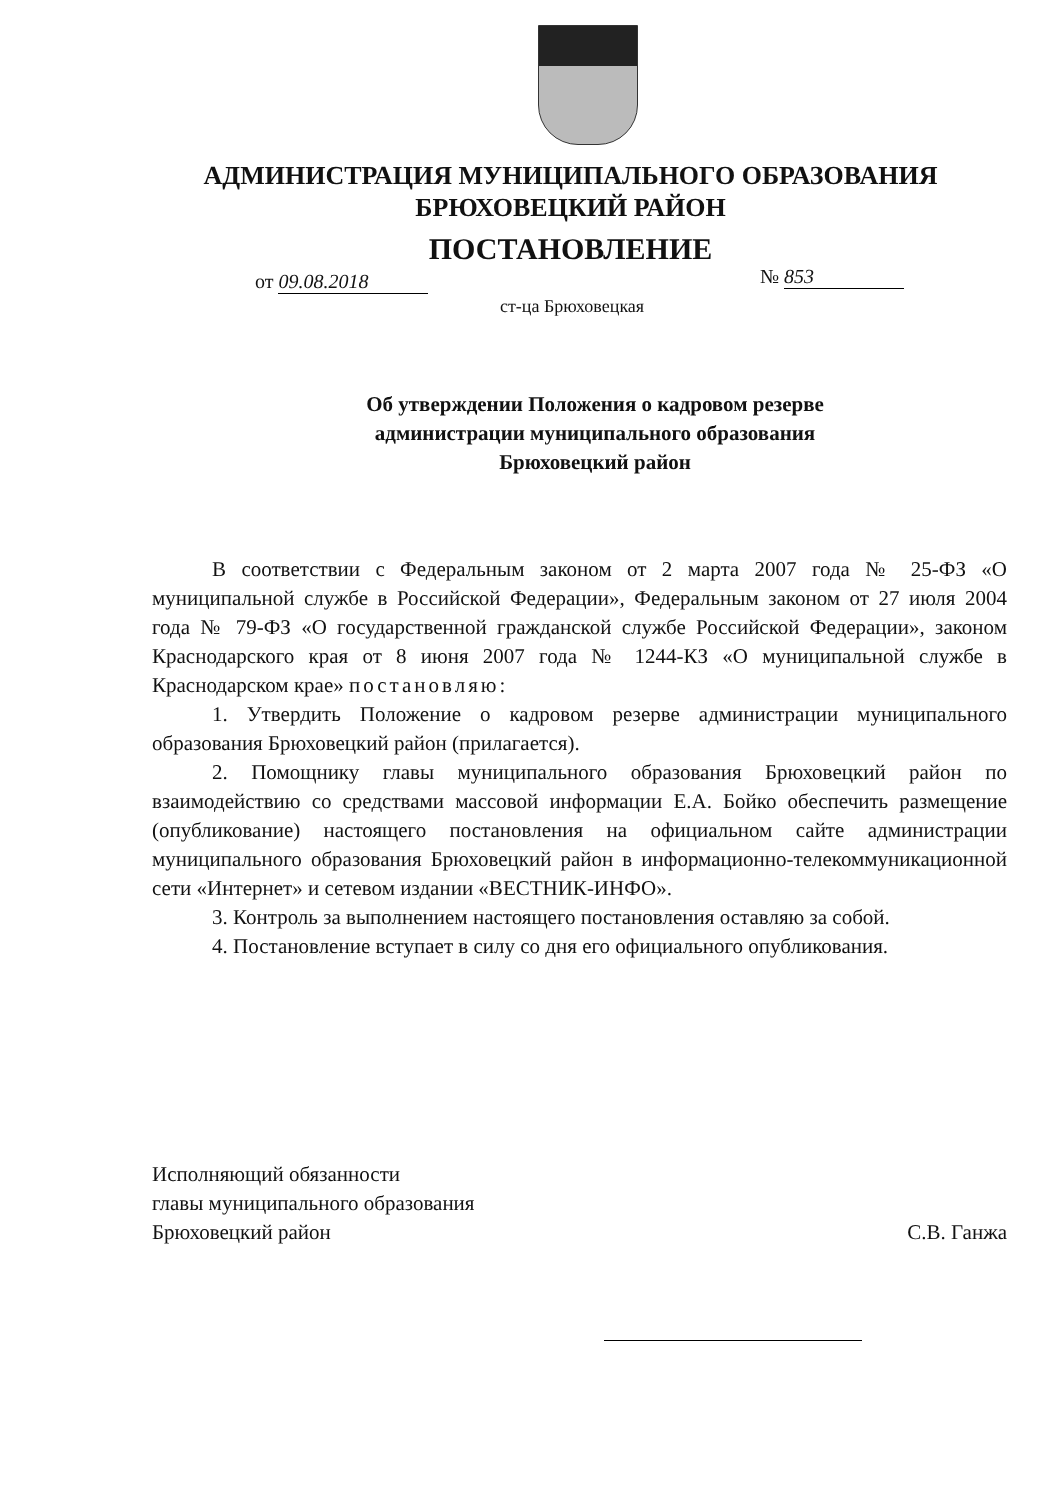АДМИНИСТРАЦИЯ МУНИЦИПАЛЬНОГО ОБРАЗОВАНИЯ
БРЮХОВЕЦКИЙ РАЙОН
ПОСТАНОВЛЕНИЕ
от 09.08.2018 № 853
ст-ца Брюховецкая
Об утверждении Положения о кадровом резерве
администрации муниципального образования
Брюховецкий район
В соответствии с Федеральным законом от 2 марта 2007 года № 25-ФЗ «О муниципальной службе в Российской Федерации», Федеральным законом от 27 июля 2004 года № 79-ФЗ «О государственной гражданской службе Российской Федерации», законом Краснодарского края от 8 июня 2007 года № 1244-КЗ «О муниципальной службе в Краснодарском крае» постановляю:
1. Утвердить Положение о кадровом резерве администрации муниципального образования Брюховецкий район (прилагается).
2. Помощнику главы муниципального образования Брюховецкий район по взаимодействию со средствами массовой информации Е.А. Бойко обеспечить размещение (опубликование) настоящего постановления на официальном сайте администрации муниципального образования Брюховецкий район в информационно-телекоммуникационной сети «Интернет» и сетевом издании «ВЕСТНИК-ИНФО».
3. Контроль за выполнением настоящего постановления оставляю за собой.
4. Постановление вступает в силу со дня его официального опубликования.
Исполняющий обязанности
главы муниципального образования
Брюховецкий район
С.В. Ганжа